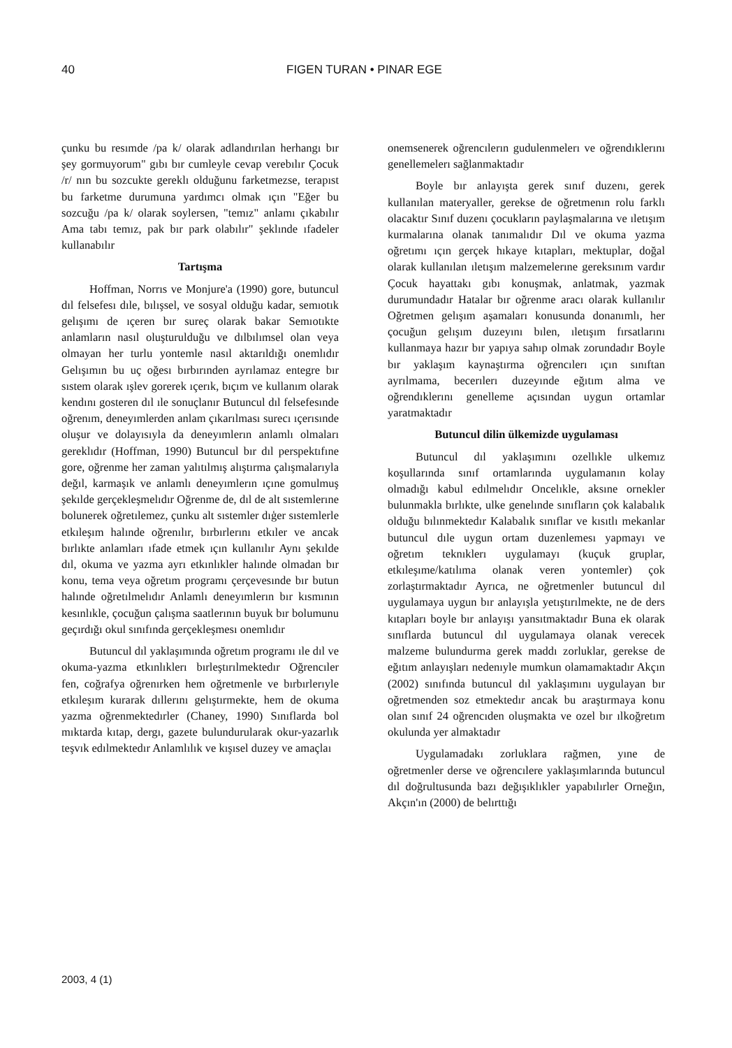40 FIGEN TURAN • PINAR EGE
çunku bu resımde /pa k/ olarak adlandırılan herhangı bır şey gormuyorum" gıbı bır cumleyle cevap verebılır Çocuk /r/ nın bu sozcukte gereklı olduğunu farketmezse, terapıst bu farketme durumuna yardımcı olmak ıçın "Eğer bu sozcuğu /pa k/ olarak soylersen, "temız" anlamı çıkabılır Ama tabı temız, pak bır park olabılır" şeklınde ıfadeler kullanabılır
Tartışma
Hoffman, Norrıs ve Monjure'a (1990) gore, butuncul dıl felsefesı dıle, bılışsel, ve sosyal olduğu kadar, semıotık gelışımı de ıçeren bır sureç olarak bakar Semıotıkte anlamların nasıl oluşturulduğu ve dılbılımsel olan veya olmayan her turlu yontemle nasıl aktarıldığı onemlıdır Gelışımın bu uç oğesı bırbırınden ayrılamaz entegre bır sıstem olarak ışlev gorerek ıçerık, bıçım ve kullanım olarak kendını gosteren dıl ıle sonuçlanır Butuncul dıl felsefesınde oğrenım, deneyımlerden anlam çıkarılması surecı ıçerısınde oluşur ve dolayısıyla da deneyımlerın anlamlı olmaları gereklıdır (Hoffman, 1990) Butuncul bır dıl perspektıfıne gore, oğrenme her zaman yalıtılmış alıştırma çalışmalarıyla değıl, karmaşık ve anlamlı deneyımlerın ıçıne gomulmuş şekılde gerçekleşmelıdır Oğrenme de, dıl de alt sıstemlerıne bolunerek oğretılemez, çunku alt sıstemler dıģer sıstemlerle etkıleşım halınde oğrenılır, bırbırlerını etkıler ve ancak bırlıkte anlamları ıfade etmek ıçın kullanılır Aynı şekılde dıl, okuma ve yazma ayrı etkınlıkler halınde olmadan bır konu, tema veya oğretım programı çerçevesınde bır butun halınde oğretılmelıdır Anlamlı deneyımlerın bır kısmının kesınlıkle, çocuğun çalışma saatlerının buyuk bır bolumunu geçırdığı okul sınıfında gerçekleşmesı onemlıdır
Butuncul dıl yaklaşımında oğretım programı ıle dıl ve okuma-yazma etkınlıklerı bırleştırılmektedır Oğrencıler fen, coğrafya oğrenırken hem oğretmenle ve bırbırlerıyle etkıleşım kurarak dıllerını gelıştırmekte, hem de okuma yazma oğrenmektedırler (Chaney, 1990) Sınıflarda bol mıktarda kıtap, dergı, gazete bulundurularak okur-yazarlık teşvık edılmektedır Anlamlılık ve kışısel duzey ve amaçlaı
onemsenerek oğrencılerın gudulenmelerı ve oğrendıklerını genellemelerı sağlanmaktadır
Boyle bır anlayışta gerek sınıf duzenı, gerek kullanılan materyaller, gerekse de oğretmenın rolu farklı olacaktır Sınıf duzenı çocukların paylaşmalarına ve ıletışım kurmalarına olanak tanımalıdır Dıl ve okuma yazma oğretımı ıçın gerçek hıkaye kıtapları, mektuplar, doğal olarak kullanılan ıletışım malzemelerıne gereksınım vardır Çocuk hayattakı gıbı konuşmak, anlatmak, yazmak durumundadır Hatalar bır oğrenme aracı olarak kullanılır Oğretmen gelışım aşamaları konusunda donanımlı, her çocuğun gelışım duzeyını bılen, ıletışım fırsatlarını kullanmaya hazır bır yapıya sahıp olmak zorundadır Boyle bır yaklaşım kaynaştırma oğrencılerı ıçın sınıftan ayrılmama, becerılerı duzeyınde eğıtım alma ve oğrendıklerını genelleme açısından uygun ortamlar yaratmaktadır
Butuncul dilin ülkemizde uygulaması
Butuncul dıl yaklaşımını ozellıkle ulkemız koşullarında sınıf ortamlarında uygulamanın kolay olmadığı kabul edılmelıdır Oncelıkle, aksıne ornekler bulunmakla bırlıkte, ulke genelınde sınıfların çok kalabalık olduğu bılınmektedır Kalabalık sınıflar ve kısıtlı mekanlar butuncul dıle uygun ortam duzenlemesı yapmayı ve oğretım teknıklerı uygulamayı (kuçuk gruplar, etkıleşıme/katılıma olanak veren yontemler) çok zorlaştırmaktadır Ayrıca, ne oğretmenler butuncul dıl uygulamaya uygun bır anlayışla yetıştırılmekte, ne de ders kıtapları boyle bır anlayışı yansıtmaktadır Buna ek olarak sınıflarda butuncul dıl uygulamaya olanak verecek malzeme bulundurma gerek maddı zorluklar, gerekse de eğıtım anlayışları nedenıyle mumkun olamamaktadır Akçın (2002) sınıfında butuncul dıl yaklaşımını uygulayan bır oğretmenden soz etmektedır ancak bu araştırmaya konu olan sınıf 24 oğrencıden oluşmakta ve ozel bır ılkoğretım okulunda yer almaktadır
Uygulamadakı zorluklara rağmen, yıne de oğretmenler derse ve oğrencılere yaklaşımlarında butuncul dıl doğrultusunda bazı değışıklıkler yapabılırler Orneğın, Akçın'ın (2000) de belırttığı
2003, 4 (1)